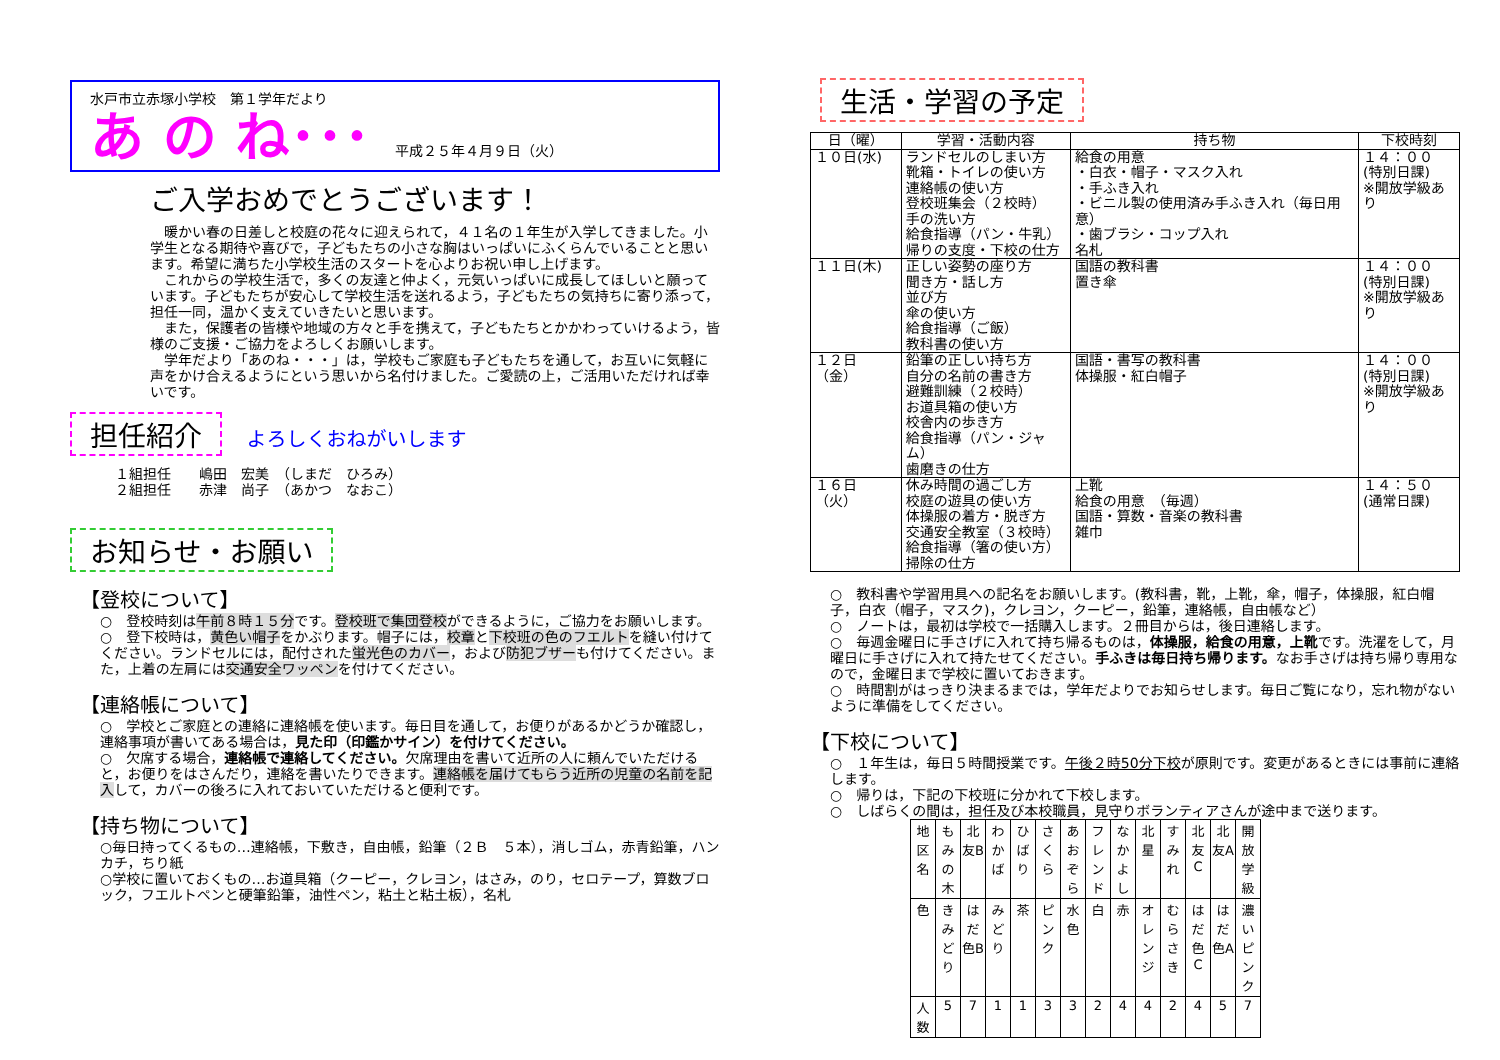水戸市立赤塚小学校　第１学年だより
あ の ね･･･ 平成２５年４月９日（火）
ご入学おめでとうございます！
　暖かい春の日差しと校庭の花々に迎えられて，４１名の１年生が入学してきました。小学生となる期待や喜びで，子どもたちの小さな胸はいっぱいにふくらんでいることと思います。希望に満ちた小学校生活のスタートを心よりお祝い申し上げます。
　これからの学校生活で，多くの友達と仲よく，元気いっぱいに成長してほしいと願っています。子どもたちが安心して学校生活を送れるよう，子どもたちの気持ちに寄り添って，担任一同，温かく支えていきたいと思います。
　また，保護者の皆様や地域の方々と手を携えて，子どもたちとかかわっていけるよう，皆様のご支援・ご協力をよろしくお願いします。
　学年だより「あのね・・・」は，学校もご家庭も子どもたちを通して，お互いに気軽に声をかけ合えるようにという思いから名付けました。ご愛読の上，ご活用いただければ幸いです。
担任紹介 よろしくおねがいします
１組担任　　嶋田　宏美　（しまだ　ひろみ）
２組担任　　赤津　尚子　（あかつ　なおこ）
お知らせ・お願い
【登校について】
○　登校時刻は午前８時１５分です。登校班で集団登校ができるように，ご協力をお願いします。
○　登下校時は，黄色い帽子をかぶります。帽子には，校章と下校班の色のフエルトを縫い付けてください。ランドセルには，配付された蛍光色のカバー，および防犯ブザーも付けてください。また，上着の左肩には交通安全ワッペンを付けてください。
【連絡帳について】
○　学校とご家庭との連絡に連絡帳を使います。毎日目を通して，お便りがあるかどうか確認し，連絡事項が書いてある場合は，見た印（印鑑かサイン）を付けてください。
○　欠席する場合，連絡帳で連絡してください。欠席理由を書いて近所の人に頼んでいただけると，お便りをはさんだり，連絡を書いたりできます。連絡帳を届けてもらう近所の児童の名前を記入して，カバーの後ろに入れておいていただけると便利です。
【持ち物について】
○毎日持ってくるもの…連絡帳，下敷き，自由帳，鉛筆（２Ｂ　５本），消しゴム，赤青鉛筆，ハンカチ，ちり紙
○学校に置いておくもの…お道具箱（クーピー，クレヨン，はさみ，のり，セロテープ，算数ブロック，フエルトペンと硬筆鉛筆，油性ペン，粘土と粘土板），名札
生活・学習の予定
| 日（曜） | 学習・活動内容 | 持ち物 | 下校時刻 |
| --- | --- | --- | --- |
| １０日(水) | ランドセルのしまい方 靴箱・トイレの使い方 連絡帳の使い方 登校班集会（２校時） 手の洗い方 給食指導（パン・牛乳） 帰りの支度・下校の仕方 | 給食の用意 ・白衣・帽子・マスク入れ ・手ふき入れ ・ビニル製の使用済み手ふき入れ（毎日用意） ・歯ブラシ・コップ入れ 名札 | １４：００ (特別日課) ※開放学級あり |
| １１日(木) | 正しい姿勢の座り方 聞き方・話し方 並び方 傘の使い方 給食指導（ご飯） 教科書の使い方 | 国語の教科書 置き傘 | １４：００ (特別日課) ※開放学級あり |
| １２日（金） | 鉛筆の正しい持ち方 自分の名前の書き方 避難訓練（２校時） お道具箱の使い方 校舎内の歩き方 給食指導（パン・ジャム） 歯磨きの仕方 | 国語・書写の教科書 体操服・紅白帽子 | １４：００ (特別日課) ※開放学級あり |
| １６日（火） | 休み時間の過ごし方 校庭の遊具の使い方 体操服の着方・脱ぎ方 交通安全教室（３校時） 給食指導（箸の使い方） 掃除の仕方 | 上靴 給食の用意 （毎週） 国語・算数・音楽の教科書 雑巾 | １４：５０ (通常日課) |
○　教科書や学習用具への記名をお願いします。(教科書，靴，上靴，傘，帽子，体操服，紅白帽子，白衣（帽子，マスク)，クレヨン，クーピー，鉛筆，連絡帳，自由帳など）
○　ノートは，最初は学校で一括購入します。２冊目からは，後日連絡します。
○　毎週金曜日に手さげに入れて持ち帰るものは，体操服，給食の用意，上靴です。洗濯をして，月曜日に手さげに入れて持たせてください。手ふきは毎日持ち帰ります。なお手さげは持ち帰り専用なので，金曜日まで学校に置いておきます。
○　時間割がはっきり決まるまでは，学年だよりでお知らせします。毎日ご覧になり，忘れ物がないように準備をしてください。
【下校について】
○　１年生は，毎日５時間授業です。午後２時50分下校が原則です。変更があるときには事前に連絡します。
○　帰りは，下記の下校班に分かれて下校します。
○　しばらくの間は，担任及び本校職員，見守りボランティアさんが途中まで送ります。
| 地区名 | もみの木 | 北友B | わかば | ひばり | さくら | あおぞら | フレンド | なかよし | 北星 | すみれ | 北友C | 北友A | 開放学級 |
| 色 | きみどり | はだ色B | みどり | 茶 | ピンク | 水色 | 白 | 赤 | オレンジ | むらさき | はだ色C | はだ色A | 濃いピンク |
| 人数 | 5 | 7 | 1 | 1 | 3 | 3 | 2 | 4 | 4 | 2 | 4 | 5 | 7 |